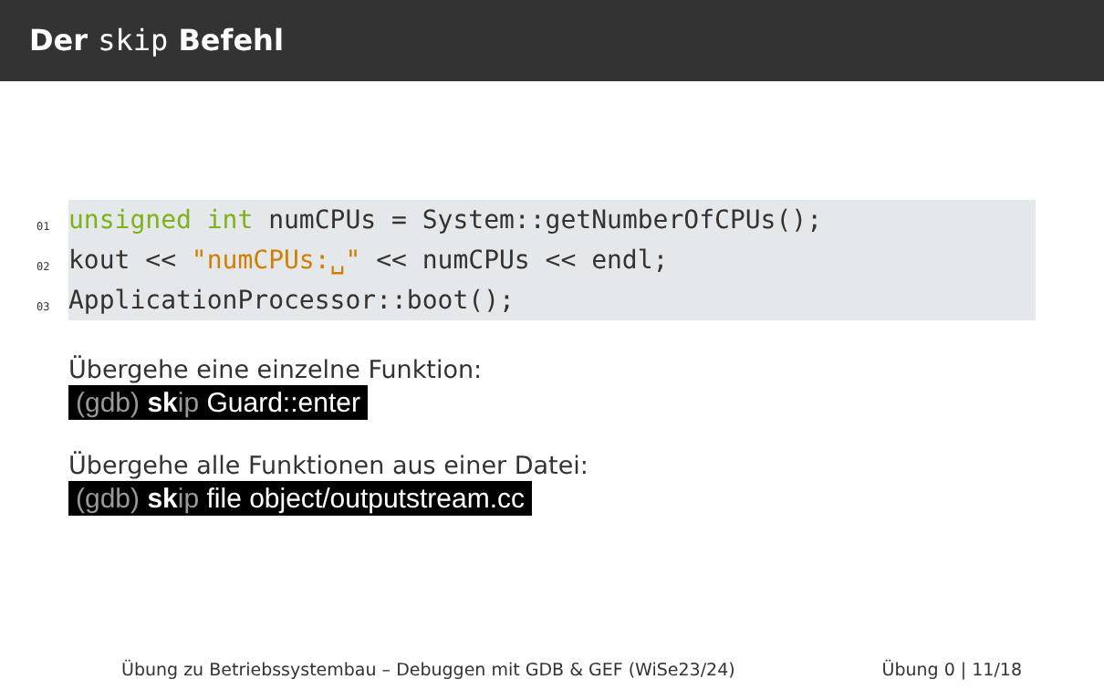Der skip Befehl
01 unsigned int numCPUs = System::getNumberOfCPUs();
02 kout << "numCPUs:␣" << numCPUs << endl;
03 ApplicationProcessor::boot();
Übergehe eine einzelne Funktion:
(gdb) sk ip Guard::enter
Übergehe alle Funktionen aus einer Datei:
(gdb) sk ip file object/outputstream.cc
Übung zu Betriebssystembau – Debuggen mit GDB & GEF (WiSe23/24) Übung 0 | 11/18